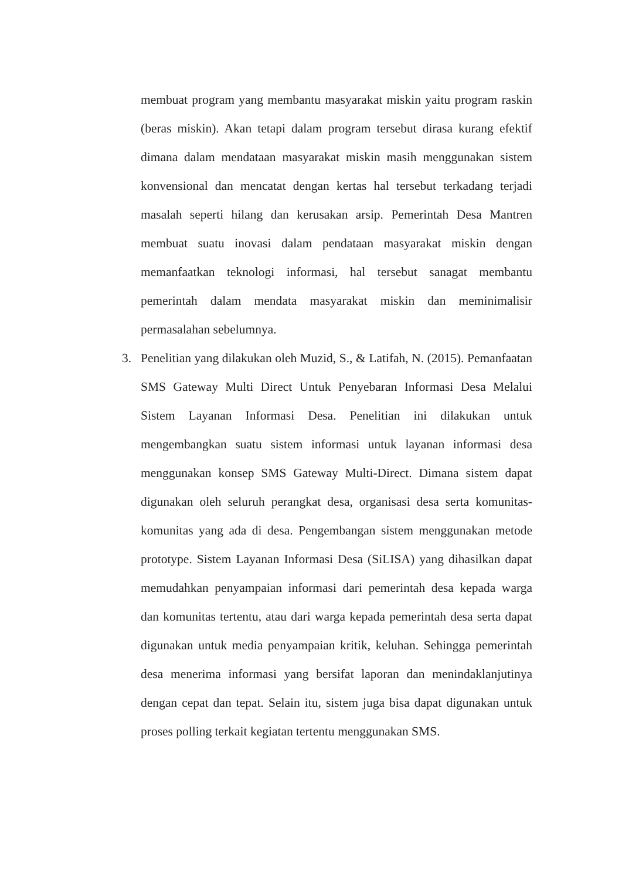membuat program yang membantu masyarakat miskin yaitu program raskin (beras miskin). Akan tetapi dalam program tersebut dirasa kurang efektif dimana dalam mendataan masyarakat miskin masih menggunakan sistem konvensional dan mencatat dengan kertas hal tersebut terkadang terjadi masalah seperti hilang dan kerusakan arsip. Pemerintah Desa Mantren membuat suatu inovasi dalam pendataan masyarakat miskin dengan memanfaatkan teknologi informasi, hal tersebut sanagat membantu pemerintah dalam mendata masyarakat miskin dan meminimalisir permasalahan sebelumnya.
3. Penelitian yang dilakukan oleh Muzid, S., & Latifah, N. (2015). Pemanfaatan SMS Gateway Multi Direct Untuk Penyebaran Informasi Desa Melalui Sistem Layanan Informasi Desa. Penelitian ini dilakukan untuk mengembangkan suatu sistem informasi untuk layanan informasi desa menggunakan konsep SMS Gateway Multi-Direct. Dimana sistem dapat digunakan oleh seluruh perangkat desa, organisasi desa serta komunitas-komunitas yang ada di desa. Pengembangan sistem menggunakan metode prototype. Sistem Layanan Informasi Desa (SiLISA) yang dihasilkan dapat memudahkan penyampaian informasi dari pemerintah desa kepada warga dan komunitas tertentu, atau dari warga kepada pemerintah desa serta dapat digunakan untuk media penyampaian kritik, keluhan. Sehingga pemerintah desa menerima informasi yang bersifat laporan dan menindaklanjutinya dengan cepat dan tepat. Selain itu, sistem juga bisa dapat digunakan untuk proses polling terkait kegiatan tertentu menggunakan SMS.